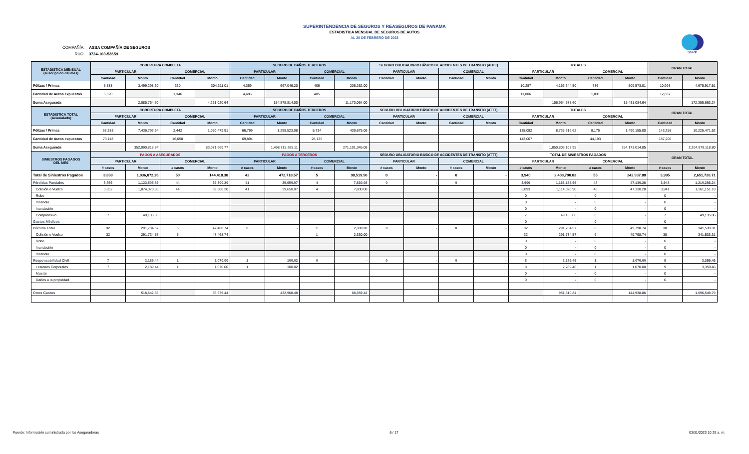SUPERINTENDENCIA DE SEGUROS Y REASEGUROS DE PANAMA
ESTADISTICA MENSUAL DE SEGUROS DE AUTOS
AL 28 DE FEBRERO DE 2023
SSRP
COMPAÑÍA: ASSA COMPAÑÍA DE SEGUROS
RUC: 3724-103-53659
| ESTADISTICA MENSUAL (suscripción del mes) | COBERTURA COMPLETA | | | | SEGURO DE DAÑOS TERCEROS | | | | SEGURO OBLIGAUORIO BÁSICO DE ACCIDENTES DE TRANSITO (AUTT) | | | | TOTALES | | | | GRAN TOTAL | |
| --- | --- | --- | --- | --- | --- | --- | --- | --- | --- | --- | --- | --- | --- | --- | --- | --- | --- | --- |
| | PARTICULAR | | COMERCIAL | | PARTICULAR | | COMERCIAL | | PARTICULAR | | COMERCIAL | | PARTICULAR | | COMERCIAL | | | |
| | Cantidad | Monto | Cantidad | Monto | Cantidad | Monto | Cantidad | Monto | Cantidad | Monto | Cantidad | Monto | Cantidad | Monto | Cantidad | Monto | Cantidad | Monto |
| Pólizas / Primas | 5,888 | 3,499,298.30 | 330 | 304,311.01 | 4,369 | 667,046.20 | 406 | 205,262.00 | | | | | 10,257 | 4,166,344.50 | 736 | 509,573.01 | 10,993 | 4,675,917.51 |
| Cantidad de Autos expuestos | 6,520 | | 1,346 | | 4,486 | | 485 | | | | | | 11,006 | | 1,831 | | 12,837 | |
| Suma Asegurada | | 2,085,764.60 | | 4,261,020.64 | | 154,878,814.00 | | 11,170,064.00 | | | | | | 156,964,578.60 | | 15,431,084.64 | | 172,395,663.24 |
| ESTADISTICA TOTAL (Acumulado) | COBERTURA COMPLETA | | | | SEGURO DE DAÑOS TERCEROS | | | | SEGURO OBLIGATORIO BÁSICO DE ACCIDENTES DE TRANSITO (ATTT) | | | | TOTALES | | | | GRAN TOTAL | |
| | PARTICULAR | | COMERCIAL | | PARTICULAR | | COMERCIAL | | PARTICULAR | | COMERCIAL | | PARTICULAR | | COMERCIAL | | | |
| | Cantidad | Monto | Cantidad | Monto | Cantidad | Monto | Cantidad | Monto | Cantidad | Monto | Cantidad | Monto | Cantidad | Monto | Cantidad | Monto | Cantidad | Monto |
| Pólizas / Primas | 68,283 | 7,436,793.54 | 2,442 | 1,050,479.91 | 66,799 | 1,298,523.08 | 5,734 | 439,675.09 | | | | | 135,082 | 8,735,316.62 | 8,176 | 1,490,155.00 | 143,258 | 10,225,471.62 |
| Cantidad de Autos expuestos | 73,113 | | 16,058 | | 69,894 | | 28,135 | | | | | | 143,007 | | 44,193 | | 187,200 | |
| Suma Asegurada | | 352,090,818.84 | | 83,071,669.77 | | 1,498,715,285.11 | | 271,101,345.08 | | | | | | 1,850,806,103.95 | | 354,173,014.85 | | 2,204,979,118.80 |
| SINIESTROS PAGADOS DEL MES | PAGOS A ASEGURADOS | | | | PAGOS A TERCEROS | | | | SEGURO OBLIGATORIO BÁSICO DE ACCIDENTES DE TRANSITO (ATTT) | | | | TOTAL DE SINIESTROS PAGADOS | | | | GRAN TOTAL | |
| | PARTICULAR | | COMERCIAL | | PARTICULAR | | COMERCIAL | | PARTICULAR | | COMERCIAL | | PARTICULAR | | COMERCIAL | | | |
| | # casos | Monto | # casos | Monto | # casos | Monto | # casos | Monto | # casos | Monto | # casos | Monto | # casos | Monto | # casos | Monto | # casos | Monto |
| Total de Siniestros Pagados | 3,898 | 1,936,072.26 | 50 | 144,418.38 | 42 | 472,718.57 | 5 | 98,519.50 | 0 | - | 0 | - | 3,940 | 2,408,790.83 | 55 | 242,937.88 | 3,995 | 2,651,728.71 |
| Pérdidas Parciales | 3,859 | 1,123,505.89 | 44 | 39,300.20 | 41 | 39,650.07 | 4 | 7,830.08 | 0 | - | 0 | - | 3,900 | 1,163,155.96 | 48 | 47,130.28 | 3,948 | 1,210,286.24 |
| Colisión o Vuelco | 3,852 | 1,074,370.83 | 44 | 39,300.20 | 41 | 39,650.07 | 4 | 7,830.08 | | | | | 3,893 | 1,114,020.90 | 48 | 47,130.28 | 3,941 | 1,161,151.18 |
| Robo | | | | | | | | | | | | | 0 | - | 0 | - | 0 | - |
| Incendio | | | | | | | | | | | | | 0 | - | 0 | - | 0 | - |
| Inundación | | | | | | | | | | | | | 0 | - | 0 | - | 0 | - |
| Comprensivo | 7 | 49,135.06 | | | | | | | | | | | 7 | 49,135.06 | 0 | - | 7 | 49,135.06 |
| Gastos Médicos | | | | | | | | | | | | | 0 | - | 0 | - | 0 | - |
| Pérdida Total | 32 | 291,734.57 | 5 | 47,468.74 | 0 | - | 1 | 2,330.00 | 0 | - | 0 | - | 32 | 291,734.57 | 6 | 49,798.74 | 38 | 341,533.31 |
| Colisión o Vuelco | 32 | 291,734.57 | 5 | 47,468.74 | | | 1 | 2,330.00 | | | | | 32 | 291,734.57 | 6 | 49,798.74 | 38 | 341,533.31 |
| Robo | | | | | | | | | | | | | 0 | - | 0 | - | 0 | - |
| Inundación | | | | | | | | | | | | | 0 | - | 0 | - | 0 | - |
| Incendio | | | | | | | | | | | | | 0 | - | 0 | - | 0 | - |
| Responsabilidad Civil | 7 | 2,189.44 | 1 | 1,070.00 | 1 | 100.02 | 0 | - | 0 | - | 0 | - | 8 | 2,289.46 | 1 | 1,070.00 | 9 | 3,359.46 |
| Lesiones Corporales | 7 | 2,189.44 | 1 | 1,070.00 | 1 | 100.02 | | | | | | | 8 | 2,289.46 | 1 | 1,070.00 | 9 | 3,359.46 |
| Muerte | | | | | | | | | | | | | 0 | - | 0 | - | 0 | - |
| Daños a la propiedad | | | | | | | | | | | | | 0 | - | 0 | - | 0 | - |
| Otros Gastos | | 518,642.36 | | 56,579.44 | | 432,968.48 | | 88,359.42 | | | | | | 951,610.84 | | 144,938.86 | | 1,096,549.70 |
Fuente: Información suministrada por las Aseguradoras 6 / 17 03/31/2023 10:29 a. m.